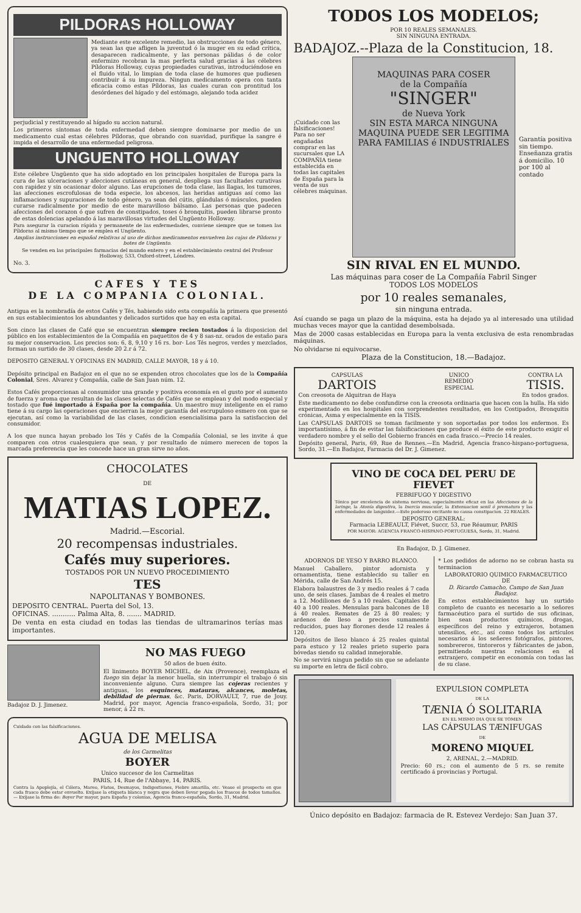PILDORAS HOLLOWAY
Mediante este excelente remedio, las obstrucciones de todo género, ya sean las que afligen la juventud ó la muger en su edad crítica, desaparecen radicalmente, y las personas pálidas ó de color enfermizo recobran la mas perfecta salud gracias á las célebres Píldoras Holloway, cuyas propiedades curativas, introduciéndose en el fluido vital, lo limpian de toda clase de humores que pudiesen contribuir á su impureza. Ningun medicamento opera con tanta eficacia como estas Píldoras, las cuales curan con prontitud los desórdenes del hígado y del estómago, alejando toda acidez
perjudicial y restituyendo al hígado su accion natural.
Los primeros síntomas de toda enfermedad deben siempre dominarse por medio de un medicamento cual estas célebres Píldoras, que obrando con suavidad, purifique la sangre é impida el desarrollo de una enfermedad peligrosa.
UNGUENTO HOLLOWAY
Este célebre Ungüento que ha sido adoptado en los principales hospitales de Europa para la cura de las ulceraciones y afecciones cutáneas en general, despliega sus facultades curativas con rapidez y sin ocasionar dolor alguno. Las erupciones de toda clase, las llagas, los tumores, las afecciones escrofulosas de toda especie, los abcesos, las heridas antiguas así como las inflamaciones y supuraciones de todo género, ya sean del cútis, glándulas ó músculos, pueden curarse radicalmente por medio de este maravilloso bálsamo. Las personas que padecen afecciones del corazon ó que sufren de constipados, toses ó bronquítis, pueden librarse pronto de estas dolencias apelando á las maravillosas virtudes del Ungüento Holloway.
Para asegurar la curacion rápida y permanente de las enfermedades, conviene siempre que se tomen las Píldoras al mismo tiempo que se emplea el Ungüento.
Amplias instrucciones en español relativas al uso de dichos medicamentos envuelven las cajas de Píldoras y botes de Ungüento.
Se venden en las principales farmacias del mundo entero y en el establecimiento central del Profesor Holloway, 533, Oxford-street, Lóndres.
No. 3.
CAFES Y TES
DE LA COMPANIA COLONIAL.
Antigua es la nombradía de estos Cafés y Tés, habiendo sido esta compañía la primera que presentó en sus establecimientos los abundantes y delicados surtidos que hay en esta capital.
Son cinco las clases de Café que se encuentran siempre recien tostados á la disposicion del público en los establecimientos de la Compañía en paquetitos de 4 y 8 sas-nz. orados de estaño para su mejor conservacion. Los precios son: 6, 8, 9,10 y 16 rs. bor- Los Tés negros, verdes y mezclados, forman un surtido de 30 clases, desde 20 2.r á 72.
DEPOSITO GENERAL Y OFICINAS EN MADRID, CALLE MAYOR, 18 y á 10.
Depósito principal en Badajoz en el que no se expenden otros chocolates que los de la Compañía Colonial, Sres. Alvarez y Compañía, calle de San Juan núm. 12.
Estos Cafés proporcionan al consumidor una grande y positiva economía en el gusto por el aumento de fuerza y aroma que resultan de las clases selectas de Cafés que se emplean y del modo especial y tostado que fué importado á España por la compañía. Un maestro muy inteligente en el ramo tiene á su cargo las operaciones que encierran la mejor garantía del escrupuloso esmero con que se ejecutan, así como la variabilidad de las clases, condicion esencialísima para la satisfaccion del consumidor.
A los que nunca hayan probado los Tés y Cafés de la Compañía Colonial, se les invite á que comparen con otros cualesquiera que sean, y por resultado de número merecen de topos la marcada preferencia que les concede hace un gran sirve no años.
CHOCOLATES
DE
MATIAS LOPEZ.
Madrid.—Escorial.
20 recompensas industriales.
Cafés muy superiores.
TOSTADOS POR UN NUEVO PROCEDIMIENTO
TES
NAPOLITANAS Y BOMBONES.
DEPOSITO CENTRAL. Puerta del Sol, 13.
OFICINAS. ........... Palma Alta, 8. ....... MADRID.
De venta en esta ciudad en todas las tiendas de ultramarinos terías mas importantes.
Badajoz D. J. Jimenez.
NO MAS FUEGO
50 años de buen éxito.
El linimento BOYER MICHEL, de Aix (Provence), reemplaza el fuego sin dejar la menor huella, sin interrumpir el trabajo ó sin inconveniente alguno. Cura siempre las cojeras recientes y antiguas, los esquinces, matauras, alcances, moletas, debilidad de piernas, &c. Paris, DORVAULT, 7, rue de Jouy. Madrid, por mayor, Agencia franco-española, Sordo, 31; por menor, á 22 rs.
Cuidado con las falsificaciones.
AGUA DE MELISA
de los Carmelitas
BOYER
Unico succesor de los Carmelitas
PARIS, 14, Rue de l'Abbaye, 14, PARIS.
Contra la Apoplejía, el Cólera, Mareo, Flatos, Desmayos, Indigestiones, Fiebre amarilla, etc. Vease el prospecto en que cada frasco debe estar envuelto. Exíjase la etiqueta blanca y negra que deben llevar pegada los frascos de todos tamaños. — Exíjase la firma de: Boyer Por mayor, para España y colonias, Agencia franco-española, Sordo, 31, Madrid.
TODOS LOS MODELOS;
POR 10 REALES SEMANALES.
SIN NINGUNA ENTRADA.
BADAJOZ.--Plaza de la Constitucion, 18.
¡Cuidado con las falsificaciones! Para no ser engañadas comprar en las sucursales que LA COMPAÑIA tiene establecida en todas las capitales de España para la venta de sus célebres máquinas.
MAQUINAS PARA COSER
de la Compañía
"SINGER"
de Nueva York
SIN ESTA MARCA NINGUNA MAQUINA PUEDE SER LEGITIMA
PARA FAMILIAS é INDUSTRIALES
Garantía positiva sin tiempo. Enseñanza gratis á domicilio. 10 por 100 al contado
SIN RIVAL EN EL MUNDO.
Las máquinas para coser de La Compañía Fabril Singer
TODOS LOS MODELOS
por 10 reales semanales,
sin ninguna entrada.
Así cuando se paga un plazo de la máquina, esta ha dejado ya al interesado una utilidad muchas veces mayor que la cantidad desembolsada.
Mas de 2000 casas establecidas en Europa para la venta exclusiva de esta renombradas máquinas.
No olvidarse ni equivocarse.
Plaza de la Constitucion, 18.—Badajoz.
CAPSULAS
DARTOIS
Con creosota de Alquitran de Haya
UNICO
REMEDIO
ESPECIAL
CONTRA LA
TISIS.
En todos grados.
Este medicamento no debe confundirse con la creosota ordinaria que hacen con la hulla. Ha sido experimentado en los hospitales con sorprendentes resultados, en los Costipados, Bronquitis crónicas, Asma y especialmente en la TISIS.
Las CAPSULAS DARTOIS se toman facilmente y son soportadas por todos los enfermos. Es importantísimo, á fin de evitar las falsificaciones que produce el éxito de este producto exigir el verdadero nombre y el sello del Gobierno francés en cada frasco.—Precio 14 reales.
Depósito general, Paris, 69, Rue de Rennes.—En Madrid, Agencia franco-hispano-portuguesa, Sordo, 31.—En Badajoz, Farmacia del Dr. J. Gimenez.
VINO DE COCA DEL PERU DE FIEVET
FEBRIFUGO Y DIGESTIVO
Tónico por excelencia de sistema nervioso, especialmente eficaz en las Afecciones de la laringe, la Atonía digestiva, la Inercia muscular, la Extenuacion senil ó prematura y las enfermedades de languidez.—Este poderoso excitante no causa constipacion. 22 REALES.
DEPOSITO GENERAL:
Farmacia LEBEAULT, Fiévet, Succr, 53, rue Réaumur, PARIS
POR MAYOR: AGENCIA FRANCO-HISPANO-PORTUGUESA, Sordo, 31, Madrid.
En Badajoz, D. J. Gimenez.
ADORNOS DE YESO Y BARRO BLANCO.
Manuel Caballero, pintor adornista y ornamentista, tiene establecido su taller en Mérida, calle de San Andrés 15.
Elabora balaustres de 3 y medio reales á 7 cada uno, de seis clases. Jambas de 4 reales el metro a 12. Modiliones de 5 a 10 reales. Capitales de 40 a 100 reales. Mensulas para balcones de 18 á 40 reales. Remates de 25 á 80 reales; y ardenos de lleso a precios sumamente reducidos, pues hay florones desde 12 reales á 120.
Depósitos de lleso blanco á 25 reales quintal para estuco y 12 reales prieto superio para bóvedas siendo su calidad inmejorable.
No se servirá ningun pedido sin que se adelante su importe en letra de fácil cobro.
* Los pedidos de adorno no se cobran hasta su terminacion
LABORATORIO QUIMICO FARMACEUTICO
DE
D. Ricardo Camacho, Campo de San Juan Badajoz.
En estos establecimientos hay un surtido completo de cuanto es necesario a lo señores farmacéutico para el surtido de sus oficinas, bien sean productos químicos, drogas, específicos del reino y extrajeros, botamen utensilios, etc., así como todos los artículos necesarios á los señeres fotógrafos, pintores, sombrereros, tintoreros y fábricantes de jabon, permitiendo nuestras relaciones en el extranjero, competir en economía con todas las de su clase.
EXPULSION COMPLETA
DE LA
TÆNIA Ó SOLITARIA
EN EL MISMO DIA QUE SE TOMEN
LAS CÁPSULAS TÆNIFUGAS
DE
MORENO MIQUEL
2, ARENAL, 2.—MADRID.
Precio: 60 rs.; con el aumento de 5 rs. se remite certificado á provincias y Portugal.
Único depósito en Badajoz: farmacia de R. Estevez Verdejo: San Juan 37.